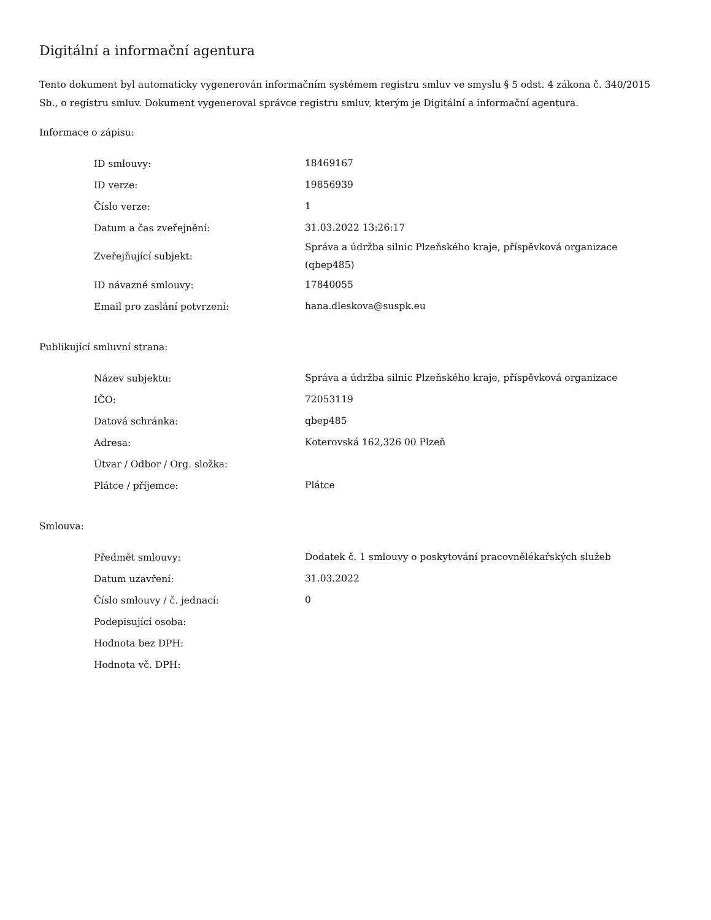Digitální a informační agentura
Tento dokument byl automaticky vygenerován informačním systémem registru smluv ve smyslu § 5 odst. 4 zákona č. 340/2015 Sb., o registru smluv. Dokument vygeneroval správce registru smluv, kterým je Digitální a informační agentura.
Informace o zápisu:
| ID smlouvy: | 18469167 |
| ID verze: | 19856939 |
| Číslo verze: | 1 |
| Datum a čas zveřejnění: | 31.03.2022 13:26:17 |
| Zveřejňující subjekt: | Správa a údržba silnic Plzeňského kraje, příspěvková organizace (qbep485) |
| ID návazné smlouvy: | 17840055 |
| Email pro zaslání potvrzení: | hana.dleskova@suspk.eu |
Publikující smluvní strana:
| Název subjektu: | Správa a údržba silnic Plzeňského kraje, příspěvková organizace |
| IČO: | 72053119 |
| Datová schránka: | qbep485 |
| Adresa: | Koterovská 162,326 00 Plzeň |
| Útvar / Odbor / Org. složka: | |
| Plátce / příjemce: | Plátce |
Smlouva:
| Předmět smlouvy: | Dodatek č. 1 smlouvy o poskytování pracovnělékařských služeb |
| Datum uzavření: | 31.03.2022 |
| Číslo smlouvy / č. jednací: | 0 |
| Podepisující osoba: | |
| Hodnota bez DPH: | |
| Hodnota vč. DPH: | |